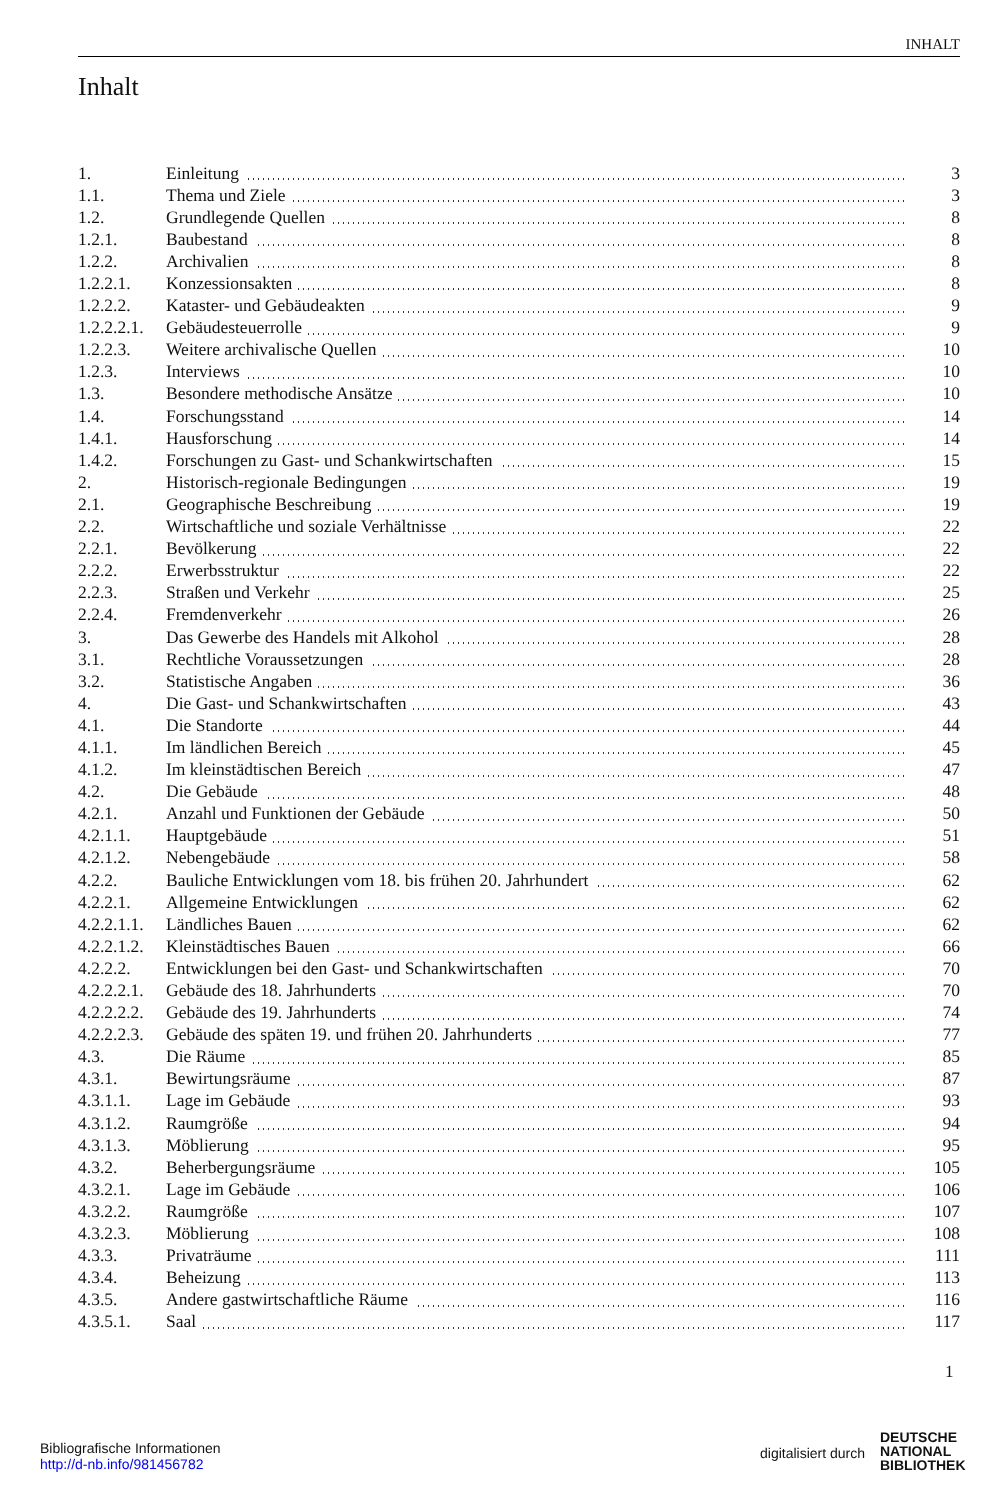INHALT
Inhalt
| 1. | Einleitung | 3 |
| 1.1. | Thema und Ziele | 3 |
| 1.2. | Grundlegende Quellen | 8 |
| 1.2.1. | Baubestand | 8 |
| 1.2.2. | Archivalien | 8 |
| 1.2.2.1. | Konzessionsakten | 8 |
| 1.2.2.2. | Kataster- und Gebäudeakten | 9 |
| 1.2.2.2.1. | Gebäudesteuerrolle | 9 |
| 1.2.2.3. | Weitere archivalische Quellen | 10 |
| 1.2.3. | Interviews | 10 |
| 1.3. | Besondere methodische Ansätze | 10 |
| 1.4. | Forschungsstand | 14 |
| 1.4.1. | Hausforschung | 14 |
| 1.4.2. | Forschungen zu Gast- und Schankwirtschaften | 15 |
| 2. | Historisch-regionale Bedingungen | 19 |
| 2.1. | Geographische Beschreibung | 19 |
| 2.2. | Wirtschaftliche und soziale Verhältnisse | 22 |
| 2.2.1. | Bevölkerung | 22 |
| 2.2.2. | Erwerbsstruktur | 22 |
| 2.2.3. | Straßen und Verkehr | 25 |
| 2.2.4. | Fremdenverkehr | 26 |
| 3. | Das Gewerbe des Handels mit Alkohol | 28 |
| 3.1. | Rechtliche Voraussetzungen | 28 |
| 3.2. | Statistische Angaben | 36 |
| 4. | Die Gast- und Schankwirtschaften | 43 |
| 4.1. | Die Standorte | 44 |
| 4.1.1. | Im ländlichen Bereich | 45 |
| 4.1.2. | Im kleinstädtischen Bereich | 47 |
| 4.2. | Die Gebäude | 48 |
| 4.2.1. | Anzahl und Funktionen der Gebäude | 50 |
| 4.2.1.1. | Hauptgebäude | 51 |
| 4.2.1.2. | Nebengebäude | 58 |
| 4.2.2. | Bauliche Entwicklungen vom 18. bis frühen 20. Jahrhundert | 62 |
| 4.2.2.1. | Allgemeine Entwicklungen | 62 |
| 4.2.2.1.1. | Ländliches Bauen | 62 |
| 4.2.2.1.2. | Kleinstädtisches Bauen | 66 |
| 4.2.2.2. | Entwicklungen bei den Gast- und Schankwirtschaften | 70 |
| 4.2.2.2.1. | Gebäude des 18. Jahrhunderts | 70 |
| 4.2.2.2.2. | Gebäude des 19. Jahrhunderts | 74 |
| 4.2.2.2.3. | Gebäude des späten 19. und frühen 20. Jahrhunderts | 77 |
| 4.3. | Die Räume | 85 |
| 4.3.1. | Bewirtungsräume | 87 |
| 4.3.1.1. | Lage im Gebäude | 93 |
| 4.3.1.2. | Raumgröße | 94 |
| 4.3.1.3. | Möblierung | 95 |
| 4.3.2. | Beherbergungsräume | 105 |
| 4.3.2.1. | Lage im Gebäude | 106 |
| 4.3.2.2. | Raumgröße | 107 |
| 4.3.2.3. | Möblierung | 108 |
| 4.3.3. | Privaträume | 111 |
| 4.3.4. | Beheizung | 113 |
| 4.3.5. | Andere gastwirtschaftliche Räume | 116 |
| 4.3.5.1. | Saal | 117 |
1
Bibliografische Informationen
http://d-nb.info/981456782
digitalisiert durch
DEUTSCHE
NATIONAL
BIBLIOTHEK